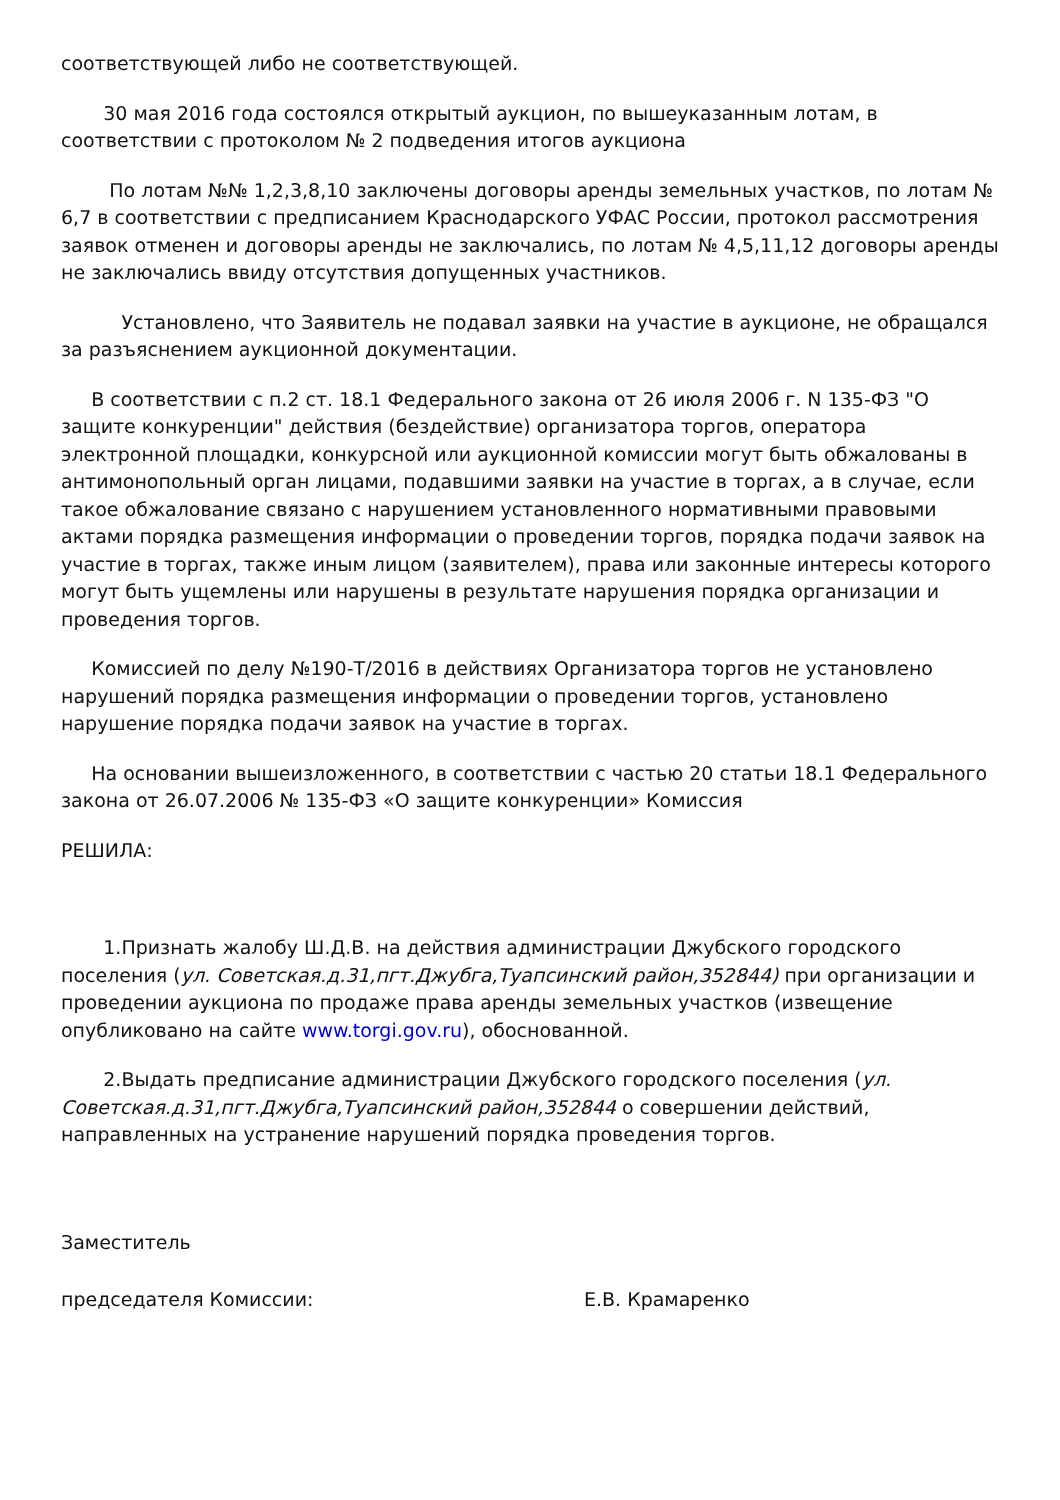соответствующей либо не соответствующей.
30 мая 2016 года состоялся открытый аукцион, по вышеуказанным лотам, в соответствии с протоколом № 2 подведения итогов аукциона
По лотам №№ 1,2,3,8,10 заключены договоры аренды земельных участков, по лотам № 6,7 в соответствии с предписанием Краснодарского УФАС России, протокол рассмотрения заявок отменен и договоры аренды не заключались, по лотам № 4,5,11,12 договоры аренды не заключались ввиду отсутствия допущенных участников.
Установлено, что Заявитель не подавал заявки на участие в аукционе, не обращался за разъяснением аукционной документации.
В соответствии с п.2 ст. 18.1 Федерального закона от 26 июля 2006 г. N 135-ФЗ "О защите конкуренции" действия (бездействие) организатора торгов, оператора электронной площадки, конкурсной или аукционной комиссии могут быть обжалованы в антимонопольный орган лицами, подавшими заявки на участие в торгах, а в случае, если такое обжалование связано с нарушением установленного нормативными правовыми актами порядка размещения информации о проведении торгов, порядка подачи заявок на участие в торгах, также иным лицом (заявителем), права или законные интересы которого могут быть ущемлены или нарушены в результате нарушения порядка организации и проведения торгов.
Комиссией по делу №190-Т/2016 в действиях Организатора торгов не установлено нарушений порядка размещения информации о проведении торгов, установлено нарушение порядка подачи заявок на участие в торгах.
На основании вышеизложенного, в соответствии с частью 20 статьи 18.1 Федерального закона от 26.07.2006 № 135-ФЗ «О защите конкуренции» Комиссия
РЕШИЛА:
1.Признать жалобу Ш.Д.В. на действия администрации Джубского городского поселения (ул. Советская.д.31,пгт.Джубга,Туапсинский район,352844) при организации и проведении аукциона по продаже права аренды земельных участков (извещение опубликовано на сайте www.torgi.gov.ru), обоснованной.
2.Выдать предписание администрации Джубского городского поселения (ул. Советская.д.31,пгт.Джубга,Туапсинский район,352844 о совершении действий, направленных на устранение нарушений порядка проведения торгов.
Заместитель
председателя Комиссии: Е.В. Крамаренко